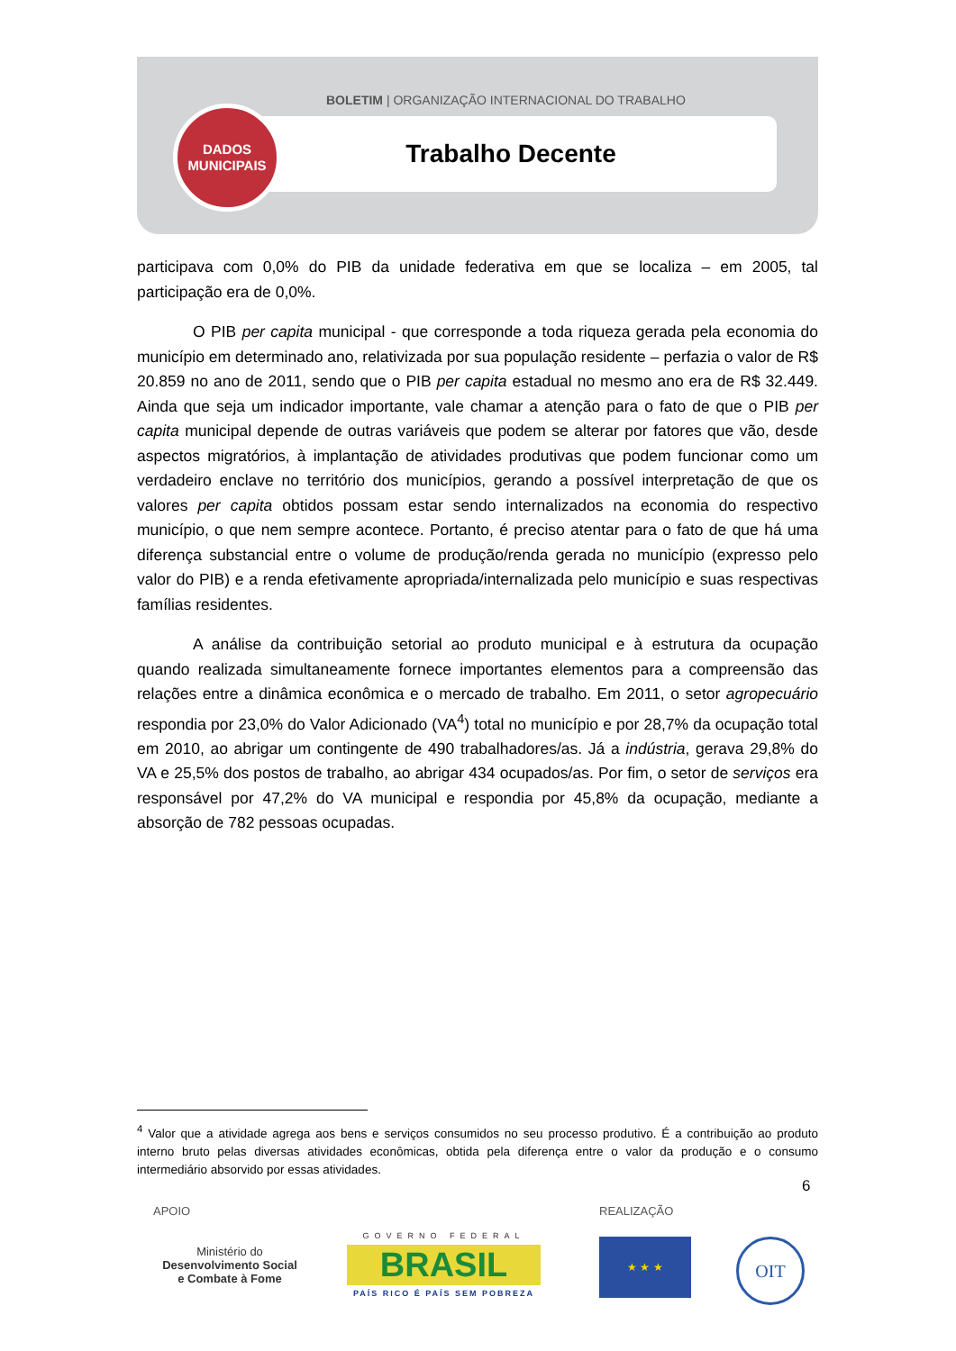BOLETIM | ORGANIZAÇÃO INTERNACIONAL DO TRABALHO
Trabalho Decente
DADOS
MUNICIPAIS
participava com 0,0% do PIB da unidade federativa em que se localiza – em 2005, tal participação era de 0,0%.
O PIB per capita municipal - que corresponde a toda riqueza gerada pela economia do município em determinado ano, relativizada por sua população residente – perfazia o valor de R$ 20.859 no ano de 2011, sendo que o PIB per capita estadual no mesmo ano era de R$ 32.449. Ainda que seja um indicador importante, vale chamar a atenção para o fato de que o PIB per capita municipal depende de outras variáveis que podem se alterar por fatores que vão, desde aspectos migratórios, à implantação de atividades produtivas que podem funcionar como um verdadeiro enclave no território dos municípios, gerando a possível interpretação de que os valores per capita obtidos possam estar sendo internalizados na economia do respectivo município, o que nem sempre acontece. Portanto, é preciso atentar para o fato de que há uma diferença substancial entre o volume de produção/renda gerada no município (expresso pelo valor do PIB) e a renda efetivamente apropriada/internalizada pelo município e suas respectivas famílias residentes.
A análise da contribuição setorial ao produto municipal e à estrutura da ocupação quando realizada simultaneamente fornece importantes elementos para a compreensão das relações entre a dinâmica econômica e o mercado de trabalho. Em 2011, o setor agropecuário respondia por 23,0% do Valor Adicionado (VA<sup>4</sup>) total no município e por 28,7% da ocupação total em 2010, ao abrigar um contingente de 490 trabalhadores/as. Já a indústria, gerava 29,8% do VA e 25,5% dos postos de trabalho, ao abrigar 434 ocupados/as. Por fim, o setor de serviços era responsável por 47,2% do VA municipal e respondia por 45,8% da ocupação, mediante a absorção de 782 pessoas ocupadas.
<sup>4</sup> Valor que a atividade agrega aos bens e serviços consumidos no seu processo produtivo. É a contribuição ao produto interno bruto pelas diversas atividades econômicas, obtida pela diferença entre o valor da produção e o consumo intermediário absorvido por essas atividades.
6
APOIO REALIZAÇÃO
Ministério do
Desenvolvimento Social
e Combate à Fome
GOVERNO FEDERAL
BRASIL
PAÍS RICO É PAÍS SEM POBREZA
★ ★ ★ OIT